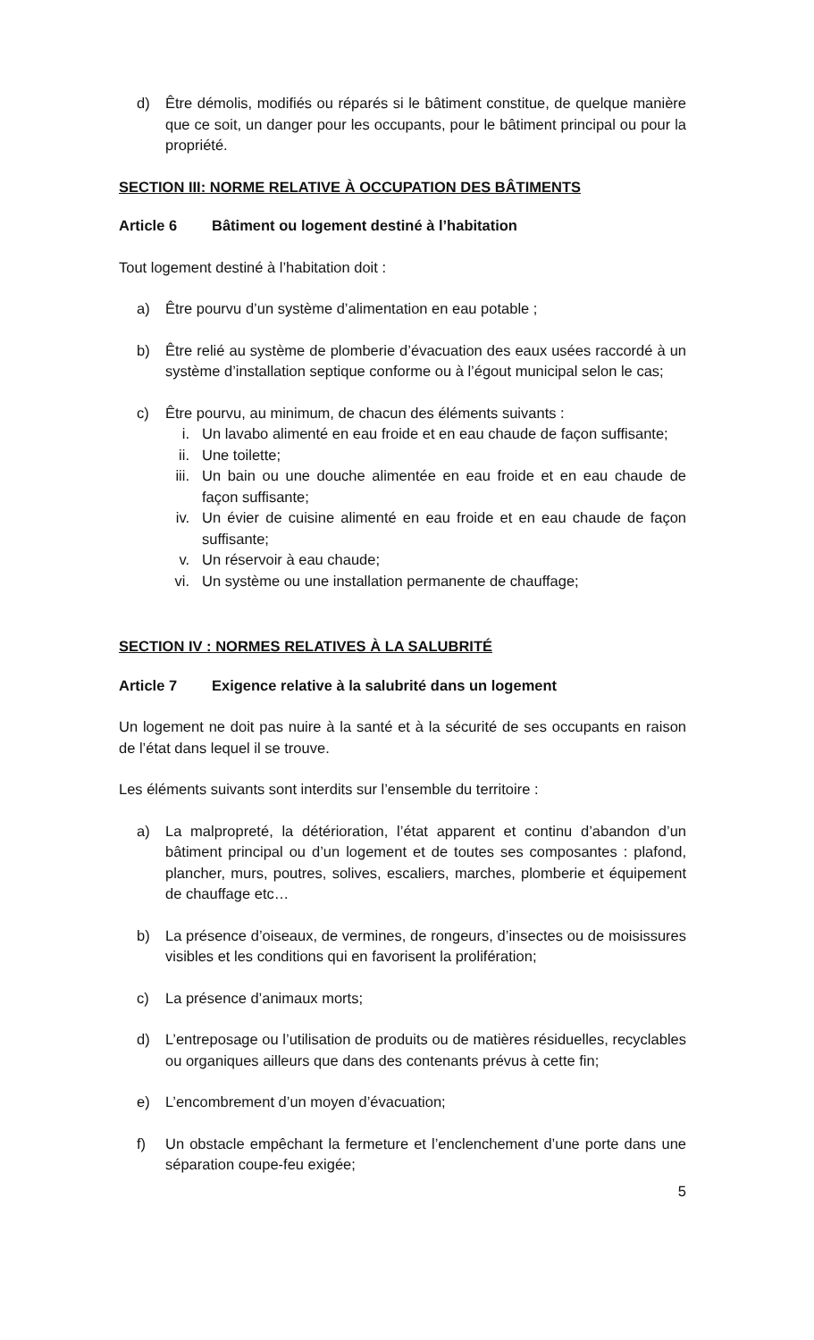d) Être démolis, modifiés ou réparés si le bâtiment constitue, de quelque manière que ce soit, un danger pour les occupants, pour le bâtiment principal ou pour la propriété.
SECTION III: NORME RELATIVE À OCCUPATION DES BÂTIMENTS
Article 6 Bâtiment ou logement destiné à l’habitation
Tout logement destiné à l’habitation doit :
a) Être pourvu d’un système d’alimentation en eau potable ;
b) Être relié au système de plomberie d’évacuation des eaux usées raccordé à un système d’installation septique conforme ou à l’égout municipal selon le cas;
c) Être pourvu, au minimum, de chacun des éléments suivants :
i. Un lavabo alimenté en eau froide et en eau chaude de façon suffisante;
ii. Une toilette;
iii. Un bain ou une douche alimentée en eau froide et en eau chaude de façon suffisante;
iv. Un évier de cuisine alimenté en eau froide et en eau chaude de façon suffisante;
v. Un réservoir à eau chaude;
vi. Un système ou une installation permanente de chauffage;
SECTION IV : NORMES RELATIVES À LA SALUBRITÉ
Article 7 Exigence relative à la salubrité dans un logement
Un logement ne doit pas nuire à la santé et à la sécurité de ses occupants en raison de l’état dans lequel il se trouve.
Les éléments suivants sont interdits sur l’ensemble du territoire :
a) La malpropreté, la détérioration, l’état apparent et continu d’abandon d’un bâtiment principal ou d’un logement et de toutes ses composantes : plafond, plancher, murs, poutres, solives, escaliers, marches, plomberie et équipement de chauffage etc…
b) La présence d’oiseaux, de vermines, de rongeurs, d’insectes ou de moisissures visibles et les conditions qui en favorisent la prolifération;
c) La présence d’animaux morts;
d) L’entreposage ou l’utilisation de produits ou de matières résiduelles, recyclables ou organiques ailleurs que dans des contenants prévus à cette fin;
e) L’encombrement d’un moyen d’évacuation;
f) Un obstacle empêchant la fermeture et l’enclenchement d’une porte dans une séparation coupe-feu exigée;
5